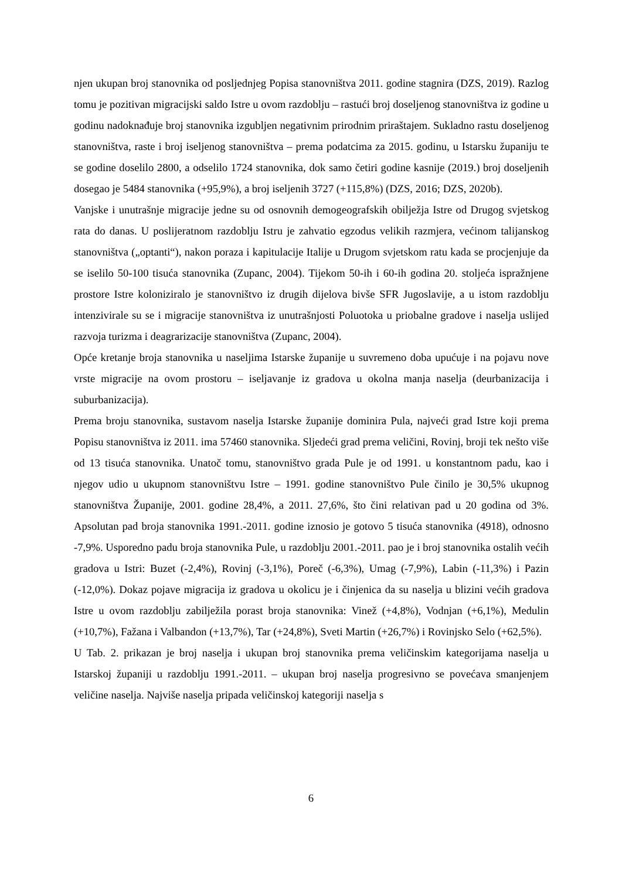njen ukupan broj stanovnika od posljednjeg Popisa stanovništva 2011. godine stagnira (DZS, 2019). Razlog tomu je pozitivan migracijski saldo Istre u ovom razdoblju – rastući broj doseljenog stanovništva iz godine u godinu nadoknađuje broj stanovnika izgubljen negativnim prirodnim priraštajem. Sukladno rastu doseljenog stanovništva, raste i broj iseljenog stanovništva – prema podatcima za 2015. godinu, u Istarsku županiju te se godine doselilo 2800, a odselilo 1724 stanovnika, dok samo četiri godine kasnije (2019.) broj doseljenih dosegao je 5484 stanovnika (+95,9%), a broj iseljenih 3727 (+115,8%) (DZS, 2016; DZS, 2020b).
Vanjske i unutrašnje migracije jedne su od osnovnih demogeografskih obilježja Istre od Drugog svjetskog rata do danas. U poslijeratnom razdoblju Istru je zahvatio egzodus velikih razmjera, većinom talijanskog stanovništva („optanti“), nakon poraza i kapitulacije Italije u Drugom svjetskom ratu kada se procjenjuje da se iselilo 50-100 tisuća stanovnika (Zupanc, 2004). Tijekom 50-ih i 60-ih godina 20. stoljeća ispražnjene prostore Istre koloniziralo je stanovništvo iz drugih dijelova bivše SFR Jugoslavije, a u istom razdoblju intenzivirale su se i migracije stanovništva iz unutrašnjosti Poluotoka u priobalne gradove i naselja uslijed razvoja turizma i deagrarizacije stanovništva (Zupanc, 2004).
Opće kretanje broja stanovnika u naseljima Istarske županije u suvremeno doba upućuje i na pojavu nove vrste migracije na ovom prostoru – iseljavanje iz gradova u okolna manja naselja (deurbanizacija i suburbanizacija).
Prema broju stanovnika, sustavom naselja Istarske županije dominira Pula, najveći grad Istre koji prema Popisu stanovništva iz 2011. ima 57460 stanovnika. Sljedeći grad prema veličini, Rovinj, broji tek nešto više od 13 tisuća stanovnika. Unatoč tomu, stanovništvo grada Pule je od 1991. u konstantnom padu, kao i njegov udio u ukupnom stanovništvu Istre – 1991. godine stanovništvo Pule činilo je 30,5% ukupnog stanovništva Županije, 2001. godine 28,4%, a 2011. 27,6%, što čini relativan pad u 20 godina od 3%. Apsolutan pad broja stanovnika 1991.-2011. godine iznosio je gotovo 5 tisuća stanovnika (4918), odnosno -7,9%. Usporedno padu broja stanovnika Pule, u razdoblju 2001.-2011. pao je i broj stanovnika ostalih većih gradova u Istri: Buzet (-2,4%), Rovinj (-3,1%), Poreč (-6,3%), Umag (-7,9%), Labin (-11,3%) i Pazin (-12,0%). Dokaz pojave migracija iz gradova u okolicu je i činjenica da su naselja u blizini većih gradova Istre u ovom razdoblju zabilježila porast broja stanovnika: Vinež (+4,8%), Vodnjan (+6,1%), Medulin (+10,7%), Fažana i Valbandon (+13,7%), Tar (+24,8%), Sveti Martin (+26,7%) i Rovinjsko Selo (+62,5%).
U Tab. 2. prikazan je broj naselja i ukupan broj stanovnika prema veličinskim kategorijama naselja u Istarskoj županiji u razdoblju 1991.-2011. – ukupan broj naselja progresivno se povećava smanjenjem veličine naselja. Najviše naselja pripada veličinskoj kategoriji naselja s
6